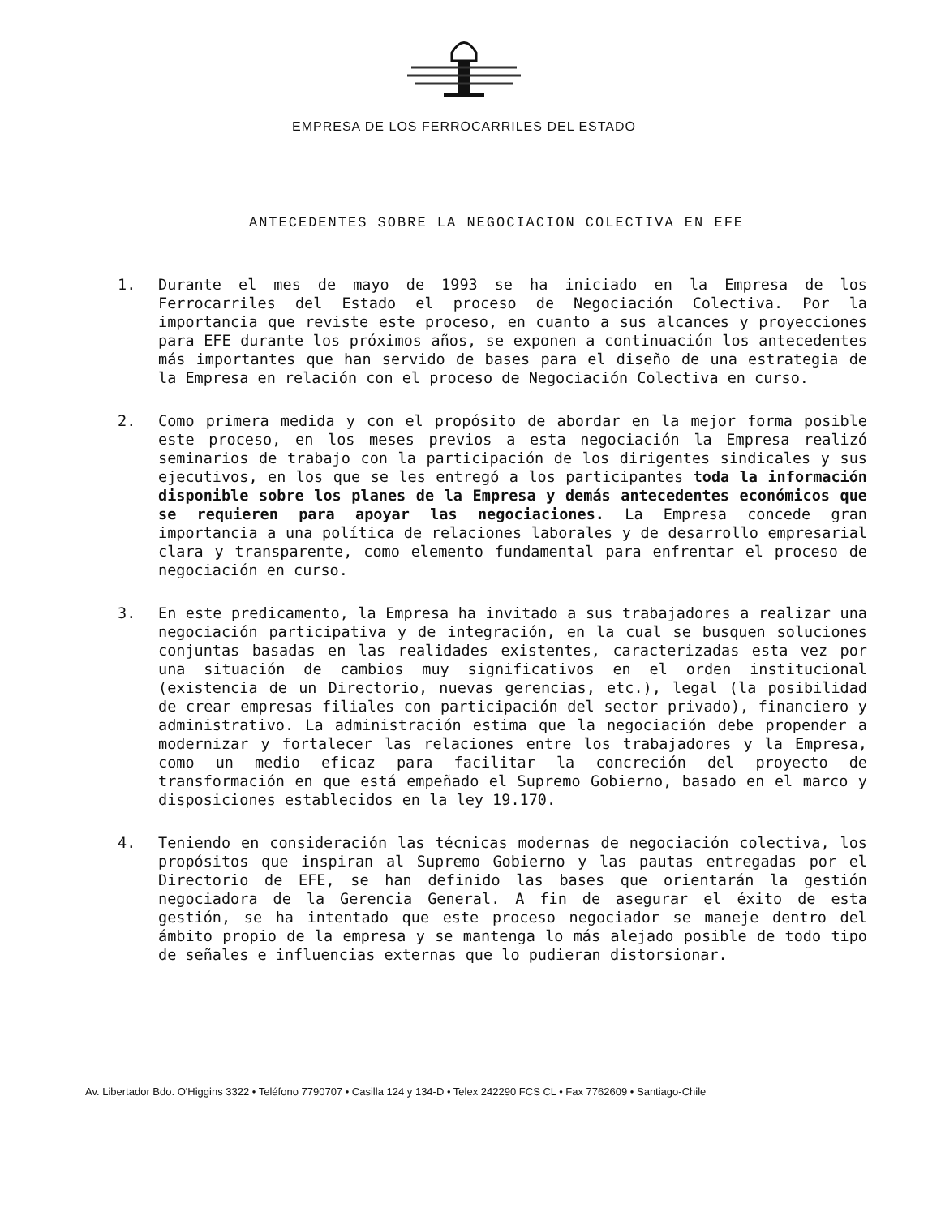EMPRESA DE LOS FERROCARRILES DEL ESTADO
ANTECEDENTES SOBRE LA NEGOCIACION COLECTIVA EN EFE
1. Durante el mes de mayo de 1993 se ha iniciado en la Empresa de los Ferrocarriles del Estado el proceso de Negociación Colectiva. Por la importancia que reviste este proceso, en cuanto a sus alcances y proyecciones para EFE durante los próximos años, se exponen a continuación los antecedentes más importantes que han servido de bases para el diseño de una estrategia de la Empresa en relación con el proceso de Negociación Colectiva en curso.
2. Como primera medida y con el propósito de abordar en la mejor forma posible este proceso, en los meses previos a esta negociación la Empresa realizó seminarios de trabajo con la participación de los dirigentes sindicales y sus ejecutivos, en los que se les entregó a los participantes toda la información disponible sobre los planes de la Empresa y demás antecedentes económicos que se requieren para apoyar las negociaciones. La Empresa concede gran importancia a una política de relaciones laborales y de desarrollo empresarial clara y transparente, como elemento fundamental para enfrentar el proceso de negociación en curso.
3. En este predicamento, la Empresa ha invitado a sus trabajadores a realizar una negociación participativa y de integración, en la cual se busquen soluciones conjuntas basadas en las realidades existentes, caracterizadas esta vez por una situación de cambios muy significativos en el orden institucional (existencia de un Directorio, nuevas gerencias, etc.), legal (la posibilidad de crear empresas filiales con participación del sector privado), financiero y administrativo. La administración estima que la negociación debe propender a modernizar y fortalecer las relaciones entre los trabajadores y la Empresa, como un medio eficaz para facilitar la concreción del proyecto de transformación en que está empeñado el Supremo Gobierno, basado en el marco y disposiciones establecidos en la ley 19.170.
4. Teniendo en consideración las técnicas modernas de negociación colectiva, los propósitos que inspiran al Supremo Gobierno y las pautas entregadas por el Directorio de EFE, se han definido las bases que orientarán la gestión negociadora de la Gerencia General. A fin de asegurar el éxito de esta gestión, se ha intentado que este proceso negociador se maneje dentro del ámbito propio de la empresa y se mantenga lo más alejado posible de todo tipo de señales e influencias externas que lo pudieran distorsionar.
Av. Libertador Bdo. O'Higgins 3322 • Teléfono 7790707 • Casilla 124 y 134-D • Telex 242290 FCS CL • Fax 7762609 • Santiago-Chile